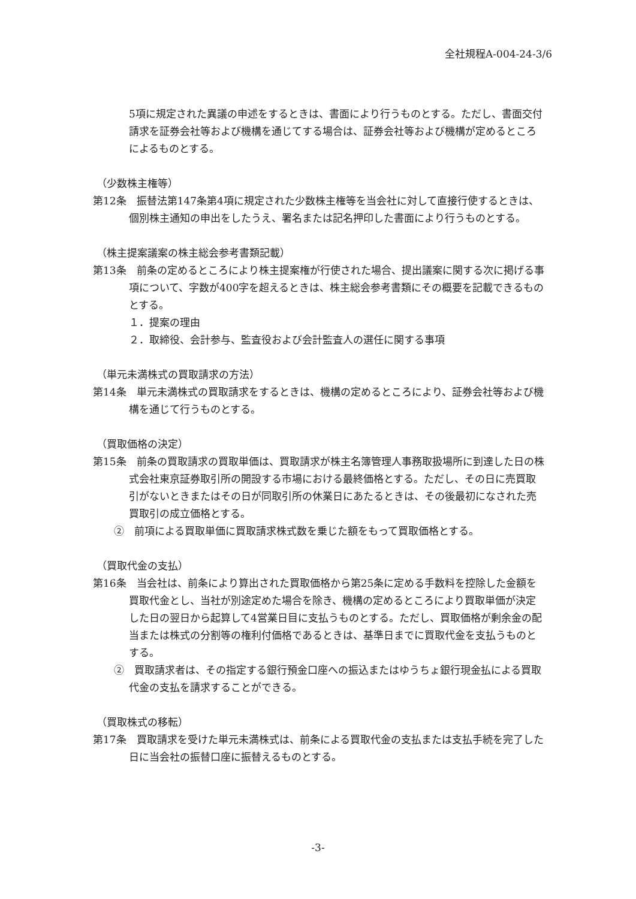全社規程A-004-24-3/6
5項に規定された異議の申述をするときは、書面により行うものとする。ただし、書面交付請求を証券会社等および機構を通じてする場合は、証券会社等および機構が定めるところによるものとする。
（少数株主権等）
第12条　振替法第147条第4項に規定された少数株主権等を当会社に対して直接行使するときは、個別株主通知の申出をしたうえ、署名または記名押印した書面により行うものとする。
（株主提案議案の株主総会参考書類記載）
第13条　前条の定めるところにより株主提案権が行使された場合、提出議案に関する次に掲げる事項について、字数が400字を超えるときは、株主総会参考書類にその概要を記載できるものとする。
１．提案の理由
２．取締役、会計参与、監査役および会計監査人の選任に関する事項
（単元未満株式の買取請求の方法）
第14条　単元未満株式の買取請求をするときは、機構の定めるところにより、証券会社等および機構を通じて行うものとする。
（買取価格の決定）
第15条　前条の買取請求の買取単価は、買取請求が株主名簿管理人事務取扱場所に到達した日の株式会社東京証券取引所の開設する市場における最終価格とする。ただし、その日に売買取引がないときまたはその日が同取引所の休業日にあたるときは、その後最初になされた売買取引の成立価格とする。
②　前項による買取単価に買取請求株式数を乗じた額をもって買取価格とする。
（買取代金の支払）
第16条　当会社は、前条により算出された買取価格から第25条に定める手数料を控除した金額を買取代金とし、当社が別途定めた場合を除き、機構の定めるところにより買取単価が決定した日の翌日から起算して4営業日目に支払うものとする。ただし、買取価格が剰余金の配当または株式の分割等の権利付価格であるときは、基準日までに買取代金を支払うものとする。
②　買取請求者は、その指定する銀行預金口座への振込またはゆうちょ銀行現金払による買取代金の支払を請求することができる。
（買取株式の移転）
第17条　買取請求を受けた単元未満株式は、前条による買取代金の支払または支払手続を完了した日に当会社の振替口座に振替えるものとする。
-3-